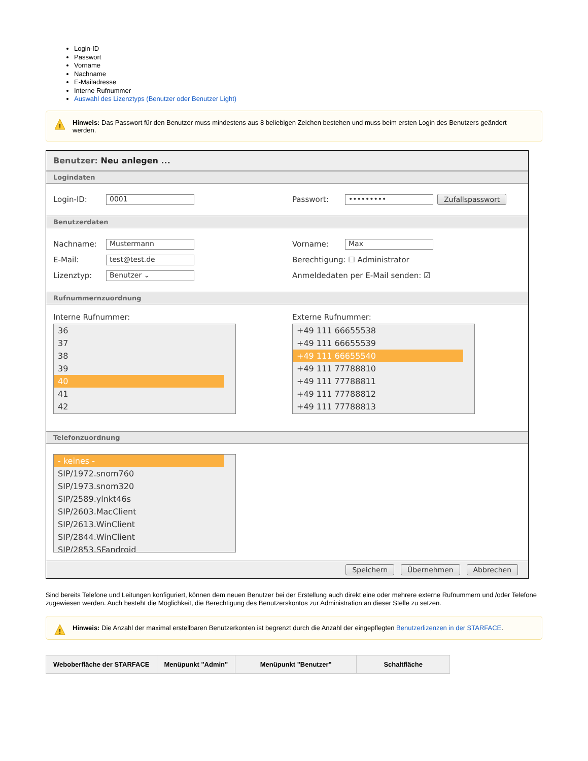Login-ID
Passwort
Vorname
Nachname
E-Mailadresse
Interne Rufnummer
Auswahl des Lizenztyps (Benutzer oder Benutzer Light)
!
Hinweis: Das Passwort für den Benutzer muss mindestens aus 8 beliebigen Zeichen bestehen und muss beim ersten Login des Benutzers geändert werden.
Benutzer: Neu anlegen ...
Logindaten
Login-ID: 0001
Passwort: ••••••••• Zufallspasswort
Benutzerdaten
Nachname: Mustermann
E-Mail: test@test.de
Lizenztyp: Benutzer ⌄
Vorname: Max
Berechtigung: ☐ Administrator
Anmeldedaten per E-Mail senden: ☑
Rufnummernzuordnung
Interne Rufnummer:
36
37
38
39
40
41
42
Externe Rufnummer:
+49 111 66655538
+49 111 66655539
+49 111 66655540
+49 111 77788810
+49 111 77788811
+49 111 77788812
+49 111 77788813
Telefonzuordnung
- keines -
SIP/1972.snom760
SIP/1973.snom320
SIP/2589.ylnkt46s
SIP/2603.MacClient
SIP/2613.WinClient
SIP/2844.WinClient
SIP/2853.SFandroid
Speichern Übernehmen Abbrechen
Sind bereits Telefone und Leitungen konfiguriert, können dem neuen Benutzer bei der Erstellung auch direkt eine oder mehrere externe Rufnummern und /oder Telefone zugewiesen werden. Auch besteht die Möglichkeit, die Berechtigung des Benutzerskontos zur Administration an dieser Stelle zu setzen.
!
Hinweis: Die Anzahl der maximal erstellbaren Benutzerkonten ist begrenzt durch die Anzahl der eingepflegten Benutzerlizenzen in der STARFACE.
| Weboberfläche der STARFACE | Menüpunkt "Admin" | Menüpunkt "Benutzer" | Schaltfläche |